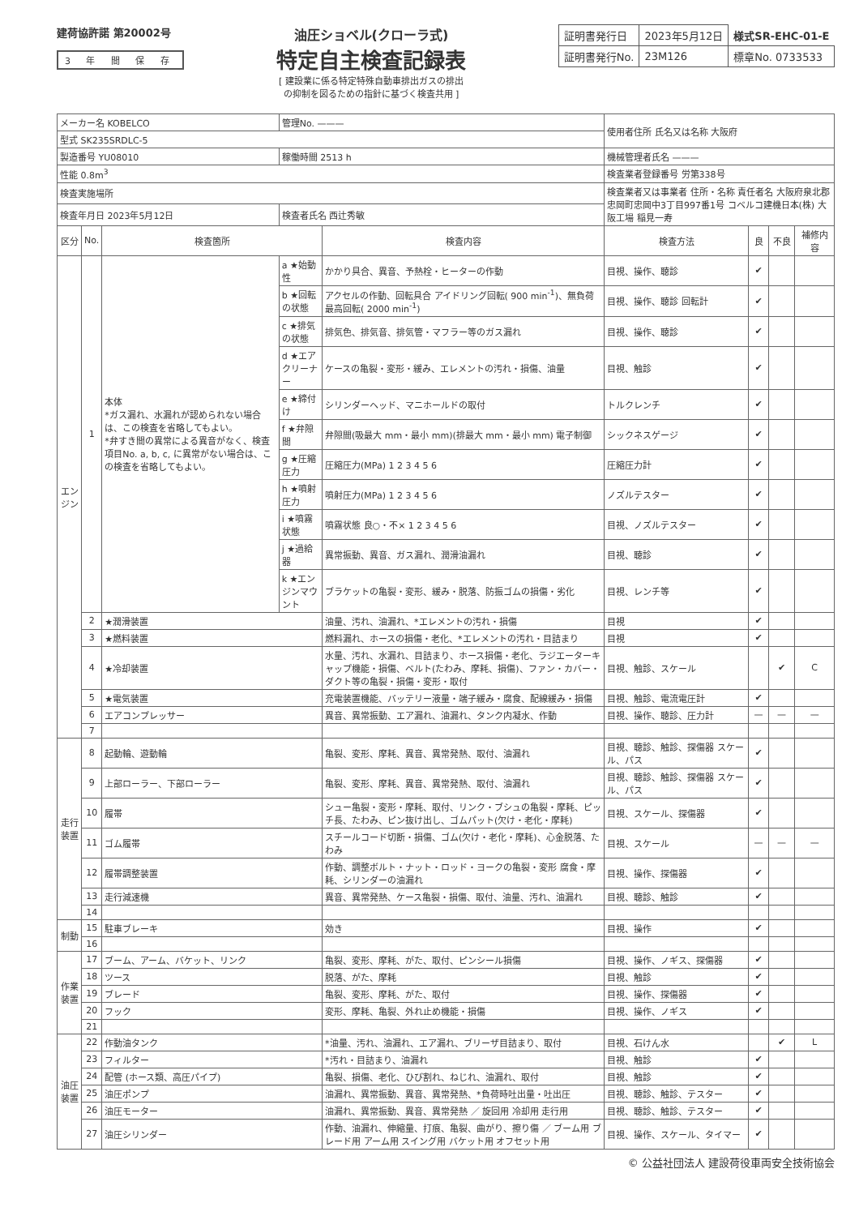建荷協許諾 第20002号
3 年 間 保 存
油圧ショベル(クローラ式)
特定自主検査記録表
[ 建設業に係る特定特殊自動車排出ガスの排出
の抑制を図るための指針に基づく検査共用 ]
| 証明書発行日 | 2023年5月12日 | 様式SR-EHC-01-E |
| 証明書発行No. | 23M126 | 標章No. 0733533 |
| メーカー名 KOBELCO | | | 管理No. ——— | | 使用者住所 氏名又は名称 大阪府 | | | |
| 型式 SK235SRDLC-5 | | | | | | | | |
| 製造番号 YU08010 | | | 稼働時間 2513 h | | 機械管理者氏名 ——— | | | |
| 性能 0.8m<sup>3</sup> | | | | | 検査業者登録番号 労第338号 | | | |
| 検査実施場所 | | | | | 検査業者又は事業者 住所・名称 責任者名 大阪府泉北郡忠岡町忠岡中3丁目997番1号 コベルコ建機日本(株) 大阪工場 稲見一寿 | | | |
| 検査年月日 2023年5月12日 | | | 検査者氏名 西辻秀敏 | | | | | |
| 区分 | No. | 検査箇所 | | 検査内容 | 検査方法 | 良 | 不良 | 補修内容 |
| エンジン | 1 | 本体 *ガス漏れ、水漏れが認められない場合は、この検査を省略してもよい。 *弁すき間の異常による異音がなく、検査項目No. a, b, c, に異常がない場合は、この検査を省略してもよい。 | a ★始動性 | かかり具合、異音、予熱栓・ヒーターの作動 | 目視、操作、聴診 | ✔ | | |
| | | | b ★回転の状態 | アクセルの作動、回転具合 アイドリング回転( 900 min<sup>-1</sup>)、無負荷最高回転( 2000 min<sup>-1</sup>) | 目視、操作、聴診 回転計 | ✔ | | |
| | | | c ★排気の状態 | 排気色、排気音、排気管・マフラー等のガス漏れ | 目視、操作、聴診 | ✔ | | |
| | | | d ★エアクリーナー | ケースの亀裂・変形・緩み、エレメントの汚れ・損傷、油量 | 目視、触診 | ✔ | | |
| | | | e ★締付け | シリンダーヘッド、マニホールドの取付 | トルクレンチ | ✔ | | |
| | | | f ★弁隙間 | 弁隙間(吸最大 mm・最小 mm)(排最大 mm・最小 mm) 電子制御 | シックネスゲージ | ✔ | | |
| | | | g ★圧縮圧力 | 圧縮圧力(MPa) 1 2 3 4 5 6 | 圧縮圧力計 | ✔ | | |
| | | | h ★噴射圧力 | 噴射圧力(MPa) 1 2 3 4 5 6 | ノズルテスター | ✔ | | |
| | | | i ★噴霧状態 | 噴霧状態 良○・不× 1 2 3 4 5 6 | 目視、ノズルテスター | ✔ | | |
| | | | j ★過給器 | 異常振動、異音、ガス漏れ、潤滑油漏れ | 目視、聴診 | ✔ | | |
| | | | k ★エンジンマウント | ブラケットの亀裂・変形、緩み・脱落、防振ゴムの損傷・劣化 | 目視、レンチ等 | ✔ | | |
| | 2 | ★潤滑装置 | | 油量、汚れ、油漏れ、*エレメントの汚れ・損傷 | 目視 | ✔ | | |
| | 3 | ★燃料装置 | | 燃料漏れ、ホースの損傷・老化、*エレメントの汚れ・目詰まり | 目視 | ✔ | | |
| | 4 | ★冷却装置 | | 水量、汚れ、水漏れ、目詰まり、ホース損傷・老化、ラジエーターキャップ機能・損傷、ベルト(たわみ、摩耗、損傷)、ファン・カバー・ダクト等の亀裂・損傷・変形・取付 | 目視、触診、スケール | | ✔ | C |
| | 5 | ★電気装置 | | 充電装置機能、バッテリー液量・端子緩み・腐食、配線緩み・損傷 | 目視、触診、電流電圧計 | ✔ | | |
| | 6 | エアコンプレッサー | | 異音、異常振動、エア漏れ、油漏れ、タンク内凝水、作動 | 目視、操作、聴診、圧力計 | — | — | — |
| | 7 | | | | | | | |
| 走行装置 | 8 | 起動輪、遊動輪 | | 亀裂、変形、摩耗、異音、異常発熱、取付、油漏れ | 目視、聴診、触診、探傷器 スケール、パス | ✔ | | |
| | 9 | 上部ローラー、下部ローラー | | 亀裂、変形、摩耗、異音、異常発熱、取付、油漏れ | 目視、聴診、触診、探傷器 スケール、パス | ✔ | | |
| | 10 | 履帯 | | シュー亀裂・変形・摩耗、取付、リンク・ブシュの亀裂・摩耗、ピッチ長、たわみ、ピン抜け出し、ゴムパット(欠け・老化・摩耗) | 目視、スケール、探傷器 | ✔ | | |
| | 11 | ゴム履帯 | | スチールコード切断・損傷、ゴム(欠け・老化・摩耗)、心金脱落、たわみ | 目視、スケール | — | — | — |
| | 12 | 履帯調整装置 | | 作動、調整ボルト・ナット・ロッド・ヨークの亀裂・変形 腐食・摩耗、シリンダーの油漏れ | 目視、操作、探傷器 | ✔ | | |
| | 13 | 走行減速機 | | 異音、異常発熱、ケース亀裂・損傷、取付、油量、汚れ、油漏れ | 目視、聴診、触診 | ✔ | | |
| | 14 | | | | | | | |
| 制動 | 15 | 駐車ブレーキ | | 効き | 目視、操作 | ✔ | | |
| | 16 | | | | | | | |
| 作業装置 | 17 | ブーム、アーム、バケット、リンク | | 亀裂、変形、摩耗、がた、取付、ピンシール損傷 | 目視、操作、ノギス、探傷器 | ✔ | | |
| | 18 | ツース | | 脱落、がた、摩耗 | 目視、触診 | ✔ | | |
| | 19 | ブレード | | 亀裂、変形、摩耗、がた、取付 | 目視、操作、探傷器 | ✔ | | |
| | 20 | フック | | 変形、摩耗、亀裂、外れ止め機能・損傷 | 目視、操作、ノギス | ✔ | | |
| | 21 | | | | | | | |
| 油圧装置 | 22 | 作動油タンク | | *油量、汚れ、油漏れ、エア漏れ、ブリーザ目詰まり、取付 | 目視、石けん水 | | ✔ | L |
| | 23 | フィルター | | *汚れ・目詰まり、油漏れ | 目視、触診 | ✔ | | |
| | 24 | 配管 (ホース類、高圧パイプ) | | 亀裂、損傷、老化、ひび割れ、ねじれ、油漏れ、取付 | 目視、触診 | ✔ | | |
| | 25 | 油圧ポンプ | | 油漏れ、異常振動、異音、異常発熱、*負荷時吐出量・吐出圧 | 目視、聴診、触診、テスター | ✔ | | |
| | 26 | 油圧モーター | | 油漏れ、異常振動、異音、異常発熱 ／ 旋回用 冷却用 走行用 | 目視、聴診、触診、テスター | ✔ | | |
| | 27 | 油圧シリンダー | | 作動、油漏れ、伸縮量、打痕、亀裂、曲がり、擦り傷 ／ ブーム用 ブレード用 アーム用 スイング用 バケット用 オフセット用 | 目視、操作、スケール、タイマー | ✔ | | |
© 公益社団法人 建設荷役車両安全技術協会